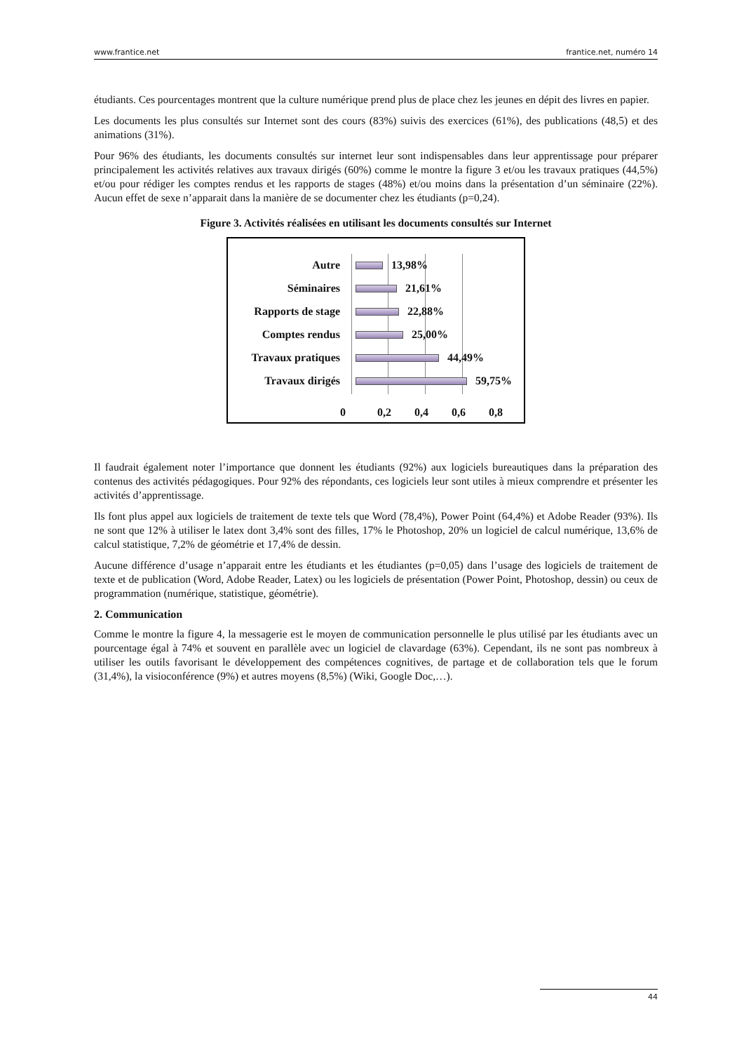www.frantice.net frantice.net, numéro 14
étudiants. Ces pourcentages montrent que la culture numérique prend plus de place chez les jeunes en dépit des livres en papier.
Les documents les plus consultés sur Internet sont des cours (83%) suivis des exercices (61%), des publications (48,5) et des animations (31%).
Pour 96% des étudiants, les documents consultés sur internet leur sont indispensables dans leur apprentissage pour préparer principalement les activités relatives aux travaux dirigés (60%) comme le montre la figure 3 et/ou les travaux pratiques (44,5%) et/ou pour rédiger les comptes rendus et les rapports de stages (48%) et/ou moins dans la présentation d’un séminaire (22%). Aucun effet de sexe n’apparait dans la manière de se documenter chez les étudiants (p=0,24).
Figure 3. Activités réalisées en utilisant les documents consultés sur Internet
Autre 13,98%
Séminaires 21,61%
Rapports de stage 22,88%
Comptes rendus 25,00%
Travaux pratiques 44,49%
Travaux dirigés 59,75%
0 0,2 0,4 0,6 0,8
Il faudrait également noter l’importance que donnent les étudiants (92%) aux logiciels bureautiques dans la préparation des contenus des activités pédagogiques. Pour 92% des répondants, ces logiciels leur sont utiles à mieux comprendre et présenter les activités d’apprentissage.
Ils font plus appel aux logiciels de traitement de texte tels que Word (78,4%), Power Point (64,4%) et Adobe Reader (93%). Ils ne sont que 12% à utiliser le latex dont 3,4% sont des filles, 17% le Photoshop, 20% un logiciel de calcul numérique, 13,6% de calcul statistique, 7,2% de géométrie et 17,4% de dessin.
Aucune différence d’usage n’apparait entre les étudiants et les étudiantes (p=0,05) dans l’usage des logiciels de traitement de texte et de publication (Word, Adobe Reader, Latex) ou les logiciels de présentation (Power Point, Photoshop, dessin) ou ceux de programmation (numérique, statistique, géométrie).
2. Communication
Comme le montre la figure 4, la messagerie est le moyen de communication personnelle le plus utilisé par les étudiants avec un pourcentage égal à 74% et souvent en parallèle avec un logiciel de clavardage (63%). Cependant, ils ne sont pas nombreux à utiliser les outils favorisant le développement des compétences cognitives, de partage et de collaboration tels que le forum (31,4%), la visioconférence (9%) et autres moyens (8,5%) (Wiki, Google Doc,…).
44